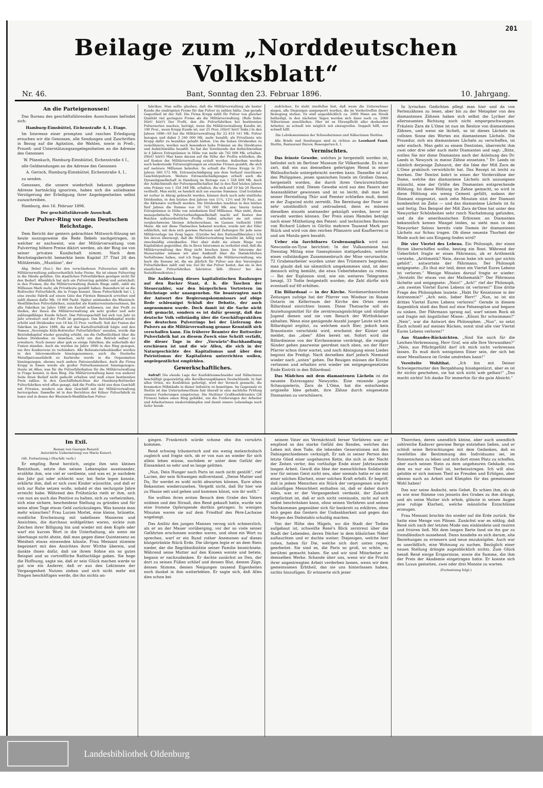201
Beilage zum „Norddeutschen Volksblatt“
Nr. 46. Bant, Sonntag den 23. Februar 1896. 10. Jahrgang.
An die Parteigenossen!
Das Bureau des geschäftsführenden Ausschusses befindet sich:
Hamburg-Eimsbüttel, Eichenstraße 4, 1. Etage.
Im Interesse einer prompten und raschen Erledigung ersuchen wir die Genossen, alle Sendungen und Zuschriften in Bezug auf die Agitation, die Wahlen, sowie in Preß-, Prozeß- und Unterstützungsangelegenheiten an die Adresse des Genossen
W. Pfannkuch, Hamburg-Eimsbüttel, Eichenstraße 4 I.,
alle Geldsendungen an die Adresse des Genossen
A. Gerisch, Hamburg-Eimsbüttel, Eichenstraße 4, I.,
zu senden.
Genossen, die unsere wiederholt bekannt gegebene Adresse hartnäckig ignoriren, haben sich die unliebsame Verzögerung der Erledigung ihrer Angelegenheiten selbst zuzuschreiben.
Hamburg, den 16. Februar 1896.
Der geschäftsführende Ausschuß.
Der Pulver-Ring vor dem Deutschen Reichstage.
Dem Bericht der gestern gebrachten Mittwoch-Sitzung sei heute auszugsweise die Rede Bebels nachgetragen, in welcher er nachweist, wie der Militärverwaltung vom Pulverring höhere Preise diktirt werden, als der Ring sie von seiner privaten Kundschaft nimmt. Nach dem Reichstagsbericht bemerkte beim Kapitel 37 Titel 20 des Militäretats, „Munition“, der
Abg. Bebel (Soz.): Bei den verschiedenen Pulverarten zahlt die Militärverwaltung außerordentlich hohe Preise. Sie ist einem Pulverring in die Hände gefallen. Die staatlichen Pulverfabriken genügen nicht für den Bedarf. Allmählich hat sich ein Pulverring gebildet und entwickelt; in den Preisen, die die Militärverwaltung diesem Ringe zahlt, zahlt sie Millionen Mark mehr, als Privatleute gezahlt haben. Besonders ist es die Rottweiler Pulverfabrik, die in Frage kommt. Diese Pulverfabrik hat i. J. eine zweite Fabrik auf einem Gute des Fürsten Bismarck errichtet und zahlt diesem dafür Mk. 19 000 Pacht. Später entstanden die Rheinisch-Westfälischen Pulverfabriken, zunächst als Konkurrenzunternehmen, bis alle Fabriken im Jahre 1884 ein Kartell schlossen, um den Profit zu theilen, der ihnen die Militärverwaltung als sehr großer und sehr zahlungsfähiger Kunde fichert. Das Pulvergeschäft hat sich von Jahr zu Jahr erweitert und der Profit ist gestiegen. Das Betriebskapital wurde erhöht und Dividenden von 18 bis 25 Proz. vertheilt. Seit der Fusion der Fabriken im Jahre 1889, die auf das Kartellverhältniß folgte und den Namen „Vereinigte Köln-Rottweiler Pulverfabriken“ annahm, wurde das Betriebskapital wieder gewaltig erhöht, um die Oeffentlichkeit über die hohen Dividenden zu täuschen, nicht um den Betrieb selber zu erweitern. Noch immer aber gab es einige Fabriken, die außerhalb der Fusion standen. Auch sie wurden im Jahre 1890 in den Ring gezogen, um ihre Konkurrenz zu verhindern. Alle Rohmaterialienhändler wurden in den Interessenkreis hineingenommen, auch die Deutsche Metallpatronenfabrik zu Karlsruhe wurde in die Organisation hineingezogen, ebenso noch andere Patronenfabriken. Auch die Firma Krupp in Essen wurde als großer Pulverkonsument hineingezogen. Heute ist Alles, was für die Pulverfabrikation für die Militärverwaltung in Frage kommt, in dem Ring. Die Militärverwaltung kann von anderer Seite ihren Bedarf nicht gedeckt erhalten und muß einen bestimmten Preis zahlen. In den Geschäftsberichten der Hamburg-Rottweiler Pulverfabriken wird offen gesagt, daß die Profite nicht aus dem Geschäft mit Privaten, sondern aus dem Geschäft mit der Militärverwaltung hervorgehen. Dasselbe ist in den Berichten der Kölner Pulverfabrik zu lesen und in denen der Rheinisch-Westfälischen Pulver-
fabriken. Man sollte glauben, daß die Militärverwaltung als bester Kunde die niedrigsten Preise für das Pulver zu zahlen hätte. Das gerade Gegentheil ist der Fall. Die Firma Krupp zahlt für Pulver von gleicher Qualität viel geringere Preise als die Militärverwaltung. (Rufe links: Hört! hört!) Der Profit, den die Pulverfabriken bei bestimmten Pulversorten machen, beträgt, wenn die Militärverwaltung Kundin ist, 100 Proz., wenn Krupp Kunde ist, nur 25 Proz. (Hört! hört! links.) In den Jahren 1890—93 hat die Militärverwaltung für 22 610 141 Mk. Pulver bezogen und dabei 3 240 000 Mk. mehr bezahlt, als Privatleute wie Krupp dafür zu bezahlen gehabt hätten. Um die hohen Dividenden zu verschleiern, werden noch besonders hohe Prämien an die Direktoren und Aufsichtsräthe bezahlt. So hat der Vorsitzende des Aufsichtsrathes in 4 Jahren Extraprämien in Höhe von mehr als 742 000 Mk. erhalten. (Hört! hört!) Man kann daraus auf die Höhe der Profite schließen, die auf Kosten der Militärverwaltung erzielt werden. Außerdem werden noch bedeutende Extravergütungen an einzelne Firmen gezahlt, die sich auf mehrere Millionen belaufen. So erhielt die Firma Krupp in 2½ Jahren 560 572 Mk. Extraentschädigung aus dem Verkauf rauchlosen Geschützpulvers. Weitere Extraentschädigungen erhielt auch die Dynamitgesellschaft in Hamburg im Betrage von 1 558 000 Mk. Auch der Aufsichtsrath der Pulvergesellschaften hat in den fünf letzten Jahren eine Prämie von 1 354 348 Mk. erhalten, die sich auf 10 bis 20 Herren vertheilt. Man sieht, es handelt sich um enorme Summen. Und trotzdem ist vorher in Abzug gebracht werden, können doch noch sehr stattliche Dividenden, in den letzten drei Jahren von 11¼, 12½ und 30 Proz., an die Aktionäre vertheilt werden. Die Dividenden machten in den letzten fünf Jahren die Summe von 10 743 000 Mk. aus; hierzu treten Extraprämien in Höhe von mindestens fünf Millionen. Man sieht, diese monopolistische Pulververkaufsgesellschaft macht auf Kosten des Reiches außerordentliche Profite. Dabei arbeitet sie mit einer vergleichsweise kleinen Arbeiterschaar, im Ganzen vielleicht 1000 Mann. Als mir diese Thatsachen bekannt wurden, wurde mir der Eifer erklärlich, mit dem sich gewisse Parteien und Zeitungen für jede neue Militärvorlage ins Zeug legen. (Unruhe bei den Nationalliberalen.) Ich bin davon überzeugt, daß die Militärverwaltung bemüht ist, billig und zweckmäßig einzukaufen. Hier aber steht sie einem Ringe von Kapitalisten gegenüber, die in ihren Interessen so verkettet sind, daß die Militärverwaltung den Ring nicht brechen kann. Im Interesse der Steuerzahler müssen wir aber Auskunft über die thatsächlichen Verhältnisse haben, und ich frage deshalb die Militärverwaltung, wie hoch die Summe ist, die sie jährlich für Pulver aus den Vereinigten Pulverfabriken zahlt und wie viel ihr das Pulver kostet, das sie in den staatlichen Pulverfabriken fabriziren läßt. (Bravo! bei den Sozialdemokraten.)
Die Aufdeckung dieses kapitalistischen Raubzuges auf den Racker Staat, d. h. die Taschen der Steuerzahler, war den bürgerlichen Vertretern im Reichstage sehr unangenehm. Sie beantragten nach der Antwort des Regierungskommissars auf obige Rede schleunigst Schluß der Debatte, der auch angenommen wurde. Doch damit ist die Sache nicht todt gemacht, sondern es ist dafür gesorgt, daß das deutsche Volk vollständig über die Geschäftspraktiken des deutschen Pulverrings bei der Lieferung des Pulvers an die Militärverwaltung genaue Kenntniß sich verschaffen kann. Ein früherer Beamter der Rottweiler Pulverfabrik hat zu diesem Zweck eine Schrift verfaßt, die dieser Tage in der „Vorwärts“-Buchhandlung erschienen ist und die wir Allen, die sich in der Naturgeschichte des Kapitalismus und über den Patriotismus der Kapitalisten unterrichten wollen, angelegentlichst empfehlen.
Gewerkschaftliches.
Aufruf! Die elende Lage der Konfektionsschneider und Näherinnen beschäftigt gegenwärtig alle Bevölkerungsklassen Deutschlands. In fast allen Orten, wo Konfektion gefertigt, wird der Versuch gemacht, die krassesten Mißstände in dieser Industrie zu beseitigen. Im Gegensatz zu Stettin ist das Unternehmerthum fast überall in eine sachliche Prüfung unserer Forderungen eingetreten. Die Stettiner Großkonfektionäre (26 Firmen) haben einen Ring gebildet, um die Forderungen der Arbeiter und Arbeiterinnen niederzukämpfen und damit unsere Lebenslage noch tiefer herab-
zudrücken. Es steht zweifellos fest, daß wenn die Unternehmer siegen, alle Diejenigen ausgesperrt werden, die im Vordertreffen dieser Bewegung stehen. Es sind augenblicklich ca. 2000 Mann am Streik betheiligt, in den nächsten Tagen werden sich dann noch ca. 2000 Näherinnen anschließen. Hier ist es Ehrenpflicht aller denkenden Arbeiter, so schnell wie möglich mit einzugreifen. Doppelt hilft, wer schnell hilft.
Die Lohnkommission der Schneiderinnen und Näherinnen Stettins.
Alle Briefe und Sendungen sind zu richten an Leonhard Faust, Stettin, Restaurant Burow, Rosengarten 6, I.
Vermischtes.
Das feinste Gewebe, welches je hergestellt worden ist, befindet sich im Berliner Museum für Völkerkunde. Es ist so zart, daß ein aus demselben gefertigtes Hemd in einer Wallnußschale untergebracht werden kann. Dasselbe ist auf den Philippinen, jenen spanischen Inseln im Großen Ozean, hergestellt worden, die durch ihren Gewürzreichthum weltbekannt sind. Dieses Gewebe wird aus den Fasern der Ananasblätter gewonnen und ist so leicht, daß man bei seiner Herstellung Thür und Fenster schließen muß, damit es der Zugwind nicht zerreißt. Die Bereitung der Faser ist sehr umständlich und zeitraubend, denn es müssen dieselben einzeln aneinander geknüpft werden, bevor sie verwebt werden können. Der Preis eines Hemdes beträgt nach einer Mittheilung des Patent- und technischen Bureaus von Richard Lüders in Görlitz mehrere Tausend Mark per Stück und wird von den reichen Pflanzern und Kaufherren in und um Manila gern bezahlt.
Ueber ein furchtbares Grubenunglück wird aus Newcastle-on-Tyne berichtet: In der Vulkanmiene hat Dienstag Mittag eine Gasexplosion stattgefunden, welche einen vollständigen Zusammenbruch der Mine verursachte. 72 Grubenarbeiter wurden unter den Trümmern begraben; man glaubt daß sie sämmtlich umgekommen sind, ist aber dennoch eifrig bemüht, die etwa Ueberlebenden zu retten. — Bei der Explosion sind, wie ein weiteres Telegramm besagt, 33 Todte festgestellt worden; die Zahl dürfte sich eventuell auf 60 erhöhen.
Ein Billardsaal — in der Kirche. Nordamerikanischen Zeitungen zufolge hat der Pfarrer von Windsor im Staate Ontario im Kellerraum der Kirche des Ortes einen Billardsaal einrichten lassen. Diese Thatsache soll als Anziehungsmittel für die zerstreuungssüchtige und sündige Jugend dienen und sie vom Besuch der Wirthshäuser abhalten. Wenn eine genügende Anzahl junger Leute sich am Billardspiel ergötzt, zu welchem auch Bier, jedoch kein Branntwein verschänkt wird, erscheint der Küster und meldet, das „oben“ Alles bereit sei. Sofort wird die Billardmiene von der Kirchenmiene verdrängt, die reuigen Sünder gehen paarweise geordnet nach oben, wo der Herr Pfarrer schon ihrer wartet, und nach Absingung eines Liedes beginnt die Predigt. Nach derselben darf jedoch Niemand wieder nach „unten“ gehen. Die Reuigen müssen die Kirche verlassen und erhalten erst wieder am entgegengesetzten Ende Eintritt in den Billardsaal.
Das Mädchen mit dem diamantenen Lächeln ist die neueste Extravaganz Newyorks. Eine reizende junge Schauspielerin, Zara de L'Ome, hat die entschieden originelle Idee gehabt, ihre Zähne durch eingesetzte Diamanten zu verschönern.
In lyrischen Gedichten pflegt man hier und da von Perlenzähnen zu lesen, aber bis zu der Metapher von den diamantenen Zähnen haben sich selbst die Lyriker der allerneuesten Richtung noch nicht emporgeschwungen. Fräulein Zara de L'Ome ist nun im Besitze von diamantenen Zähnen, und wenn sie lächelt, so ist dieses Lächeln im vollsten Sinne des Wortes ein diamantenes Lächeln. Die Prozedur, sich ein diamantenes Lächeln zu verschaffen, ist sehr einfach. Man geht zu einem Dentisten, überreicht ihm zwei oder drei oder auch mehr Diamanten und sagt: „Bitte, wollen Sie mir diese Diamanten nach der Anleitung des Dr. Leeds in Newyork in meine Zähne einsetzen.“ Dr. Leeds ist nämlich derjenige Zahnarzt, der die Idee der Miß Zara de L'Ome praktisch verwirklicht hat. Das Rezept ist leicht zu merken. Der Dentist bohrt in einen der Vorderzähne der Dame, welche das diamantene Lächeln sich anzueignen wünscht, eine der Größe des Diamanten entsprechende Höhlung. Ist diese Höhlung im Zahne gemacht, so wird in diese Höhlung ein wenig Cement gefüllt, sodann der Diamant eingesetzt, nach zehn Minuten sitzt der Diamant bombenfest im Zahn — und das diamantene Lächeln ist fix und fertig. Das Beispiel der Miß Zara de'Ome hat unter den Newyorker Schönheiten sehr rasch Nachahmung gefunden, und da die amerikanischen Erbinnen an Diamanten bekanntlich keinen Mangel leiden, so sieht man in den Newyorker Salons bereits viele Damen ihr diamantenes Lächeln zur Schau tragen. Ob diese neueste Thorheit der Mode auch bei uns Eingang finden wird?
Die vier Viertel des Lebens. Ein Philosoph, der einen Strom überschiffen wollte, bestieg ein Boot. Während der Ueberfahrt fragte er einen Fährmann, ob er Arithmetik verstehe. „Arithmetik? Nein, davon habe ich noch gar nichts gehört“, antwortete der Fährmann. Der Philosoph entgegnete: „Es thut mir leid, denn ein Viertel Eures Lebens ist verloren.“ Wenige Minuten darauf fragte er wieder: „Versteht Ihr etwas von der Mathematik?“ Der Fährmann lächelte und entgegnete: „Nein!“ „Ach!“ rief der Philosoph, „ein zweites Viertel Eures Lebens ist verloren!“ Eine dritte Frage des Philosophen lautete: „Habt Ihr Kenntnisse in der Astronomie?“ „Ach nein, lieber Herr!“ „Nun, so ist ein drittes Viertel Eures Lebens verloren!“ Gerade in diesem Augenblick stieß das Boot auf eine Felsenspitze und begann zu sinken. Der Fährmann sprang auf, warf seinen Rock ab und fragte mit ängstlicher Miene: „Könnt Ihr schwimmen?“ „Nein“, war die Antwort des Philosophen. „Nun“, so setzt Euch schnell auf meinen Rücken, sonst sind alle vier Viertel Eures Lebens verloren!“
Aus Standes-Rücksichten. „Sind Sie auch für die Leichen-Verbrennung, Herr Graf, wie alle Ihre Verwandten?“ „Nein, aus Pflichtgefühl darf ich mich nicht verbrennen lassen. Es muß doch wenigstens Einer sein, der sich bei einer Mesalliance im Grabe umdrehen kann!“
Vereitelte Wohlthat. „Ich bin mit Deiner Schwiegermutter den Bergabhang hinabgestürzt, aber es ist ihr nichts geschehen, sie hat sich nicht weh gethan!“ „Das macht nichts! Ich danke Dir immerhin für die gute Absicht.“
Im Exil.
Roman von Georges Renard.
Autorisirte Uebersetzung von Marie Kunert.
(46. Fortsetzung.) (Nachdr. verb.)
Er empfing René herzlich, zeigte ihm sein kleines Besitzthum, setzte ihm seinen Lebensplan auseinander, erzählte ihm, wie viel er verdiente, und was er, je nachdem das Jahr gut oder schlecht war, bei Seite legen konnte, erklärte ihm, daß er sich zwei Kinder wünschte, und daß er sich zur Ruhe setzen wolle, sobald er das sechzigste Jahre erreicht habe. Während des Frühstücks rieth er ihm, sich von nun an auch das Positive zu halten, sich zu verheirathen, sich eine sichere, bescheidene Stellung zu gründen und für seine alten Tage etwas Geld zurückzulegen. Was konnte man mehr wünschen? Frau Lucien Morlet, eine kleine, brünette, rundliche Erscheinung mit tadellosen Manieren und Ansichten, die durchaus wohlgelitten waren, nickte zum Zeichen ihrer Billigung hin und wieder mit dem Kopfe oder warf ein kurzes Wort in die Unterhaltung, als wenn sie überhaupt nicht ahnte, daß man gegen diese Quintessenz an Weisheit etwas einwenden könnte. Frau Messant stimmte begeistert mit den Ansichten ihrer Wirthe überein, und dankte ihnen dafür, daß sie ihrem Sohne ein so gutes Beispiel und so vortreffliche Rathschläge gaben. Sie hege die Hoffnung, sagte sie, daß er sein Glück machen werde so gut wie ein Anderer, daß er aus den Lektionen der Vergangenheit Nutzen ziehen und sich nicht mehr mit Dingen beschäftigen werde, die ihn nichts an-
gingen. Frankreich würde schone ohn ihn vorwärts kommen.
René schwieg träumerisch und ein wenig melancholisch zugleich und fragte sich, ob er von nun an wieder für sich allein leben müsse, nachdem er unter dem Gefühl der Einsamkeit so sehr und so lange gelitten.
„Nun, Dein Hunger nach Paris ist noch nicht gestillt“, rief Lucien, der sein Schweigen mißverstand. „Deine Mutter und Du, Ihr werdet es wohl nicht abwarten können, Eure alten Bekannten wiederzusehen. Vergeßt nicht, daß Ihr hier wie zu Hause seit und gehen und kommen könnt, wie ihr wollt.“
Sie wollten ihren ersten Besuch dem Grabe des Vaters widmen und den Strauß, den René gekauft hatte, wurde wie eine fromme Opferspende dorthin getragen. In wenigen Minuten waren sie auf dem Friedhof des Père-Lachaise angelangt.
Das Antlitz des jungen Mannes verzog sich schmerzlich, als er an der Mauer vorüberging, vor der so viele seiner Gefährten erschossen worden waren, und ohne ein Wort zu sprechen, warf er ein Bund rother Anemonen auf dieses blutgetränkte Stück Erde. Die übrigen legte er an dem Stein nieder, der die Begräbnißstätte seiner Familie bezeichnete. Während seine Mutter auf den Knieen weinte und betete, begann er nachzudenken. Er dachte zunächst an Den, der dort zu seinen Füßen schlief und dessen Blut, dessen Züge, dessen Stimme, dessen Neigungen tausend Eigenheiten noch dunkel in ihm weiterlebten. Er sagte sich, daß Alles dies schon bei
seinem Vater ein Vermächtniß ferner Vorfahren war; er empfand so das starke Gefühl des Bandes, welches das Leben mit dem Tode, die lebenden Generationen mit den Dahingeschiedenen verknüpft. Er sah in seiner Person das letzte Glied einer ungeheuren Kette, die sich in der Nacht der Zeiten verlor, das vorläufige Ende einer Jahrtausende langen Arbeit. Gewiß die Idee der menschlichen Solidarität war für seinen Geist nicht neu, aber niemals hatte er sie mit einer solchen Klarheit, einer solchen Kraft erfaßt. Er begriff, daß in jedem Menschen ein Stück der vergangenen wie der zukünftigen Menschheit enthalten ist, daß er daher durch Alles, was er der Vergangenheit verdankt, der Zukunft verpflichtet ist, daß er sich nicht vereinzeln, nicht auf sich selbst beschränken kann, ohne seinen Vorfahren und seinen Nachkommen gegenüber sich für bankrott zu erklären, ohne sich gegen das Gestern der Undankbarkeit und gegen das Morgen des Diebstahls schuldig machen.
Von der Höhe des Hügels, wo die Stadt der Todten aufgebaut ist, schweifte René's Blick zerstreut über die Stadt der Lebenden, deren Dächer in dem bläulichen Nebel auftauchten und er dachte weiter; Diejenigen, welche hier ruhen, haben für Die, welche sich dort unten regen, gearbeitet. Sie sind es, die Paris so groß, so schön, so berühmt gemacht haben. Sie und wir sind Mitarbeiter an demselben Werke. Schande über uns, wenn wir die Frucht ihrer angestrengten Arbeit verderben lassen, wenn wir dem gemeinsamen Erbtheil, das sie uns hinterlassen haben, nichts hinzufügen. Er erinnerte sich jener
Thierchen, deren unendlich kleine, aber auch unendlich zahlreiche Kadaver gewisse Berge entstehen ließen, und er schloß seine Betrachtungen mit dem Gedanken, daß es zweifellos die Bestimmung des Individuums sei, im Sonnenschein zu leben und sich dort einen Platz zu schaffen, aber auch seinen Stein zu dem ungeheuren Gebäude, von dem es nur ein Theil ist, herbeizutragen. Ich will also, gelobte er sich meinen Theil an Freuden und Erfolgen, aber ebenso auch an Arbeit und Kämpfen für das gemeinsame Wohl haben!
Das war seine Andacht, sein Gebet. Es schien ihm, als ob es wie eine Stimme von jenseits des Grabes zu ihm dränge, und als seine Mutter sich erhob, glänzte in seinen Augen jene ruhige Klarheit, welche männliche Entschlüsse erzeugen.
Frau Messant brachte ihn wieder auf die Erde zurück. Sie hatte eine Menge von Plänen. Zunächst war es nöthig, daß René sich nach der letzten Mode neu einkleidete und rasiren und frisiren ließ. Mit dem langen Barte fand sie ihn gar zu fremdländisch aussehend. Dann handelte es sich darum, alte Beziehungen zu erneuern und neue anzuknüpfen. Auch war es unerläßlich, eine Wohnung zu suchen. Bezüglich einer neuen Stellung drängte augenblicklich nichts. Zum Glück besaß René einige Ersparnisse, sowie die Summe, die ihm der Preis der Akademie eingetragen hatte. Er konnte sich den Luxus gestatten, zwei oder drei Monate zu warten.
(Fortsetzung folgt.)
Landesbibliothek Oldenburg